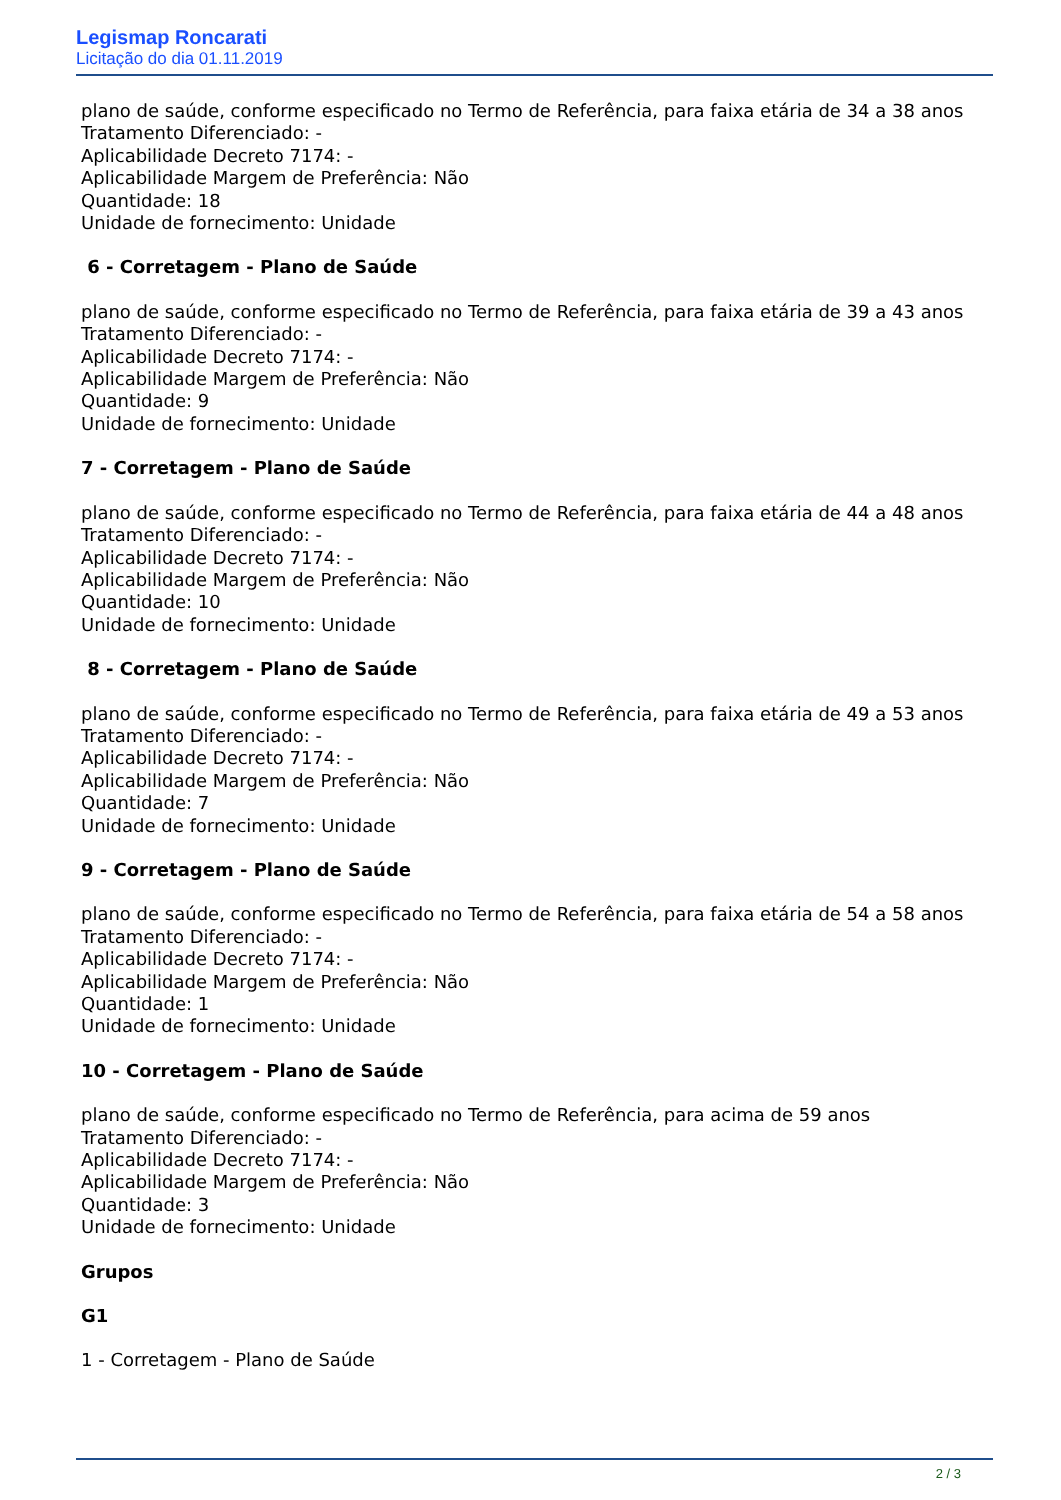Legismap Roncarati
Licitação do dia 01.11.2019
plano de saúde, conforme especificado no Termo de Referência, para faixa etária de 34 a 38 anos
Tratamento Diferenciado: -
Aplicabilidade Decreto 7174: -
Aplicabilidade Margem de Preferência: Não
Quantidade: 18
Unidade de fornecimento: Unidade
6 - Corretagem - Plano de Saúde
plano de saúde, conforme especificado no Termo de Referência, para faixa etária de 39 a 43 anos
Tratamento Diferenciado: -
Aplicabilidade Decreto 7174: -
Aplicabilidade Margem de Preferência: Não
Quantidade: 9
Unidade de fornecimento: Unidade
7 - Corretagem - Plano de Saúde
plano de saúde, conforme especificado no Termo de Referência, para faixa etária de 44 a 48 anos
Tratamento Diferenciado: -
Aplicabilidade Decreto 7174: -
Aplicabilidade Margem de Preferência: Não
Quantidade: 10
Unidade de fornecimento: Unidade
8 - Corretagem - Plano de Saúde
plano de saúde, conforme especificado no Termo de Referência, para faixa etária de 49 a 53 anos
Tratamento Diferenciado: -
Aplicabilidade Decreto 7174: -
Aplicabilidade Margem de Preferência: Não
Quantidade: 7
Unidade de fornecimento: Unidade
9 - Corretagem - Plano de Saúde
plano de saúde, conforme especificado no Termo de Referência, para faixa etária de 54 a 58 anos
Tratamento Diferenciado: -
Aplicabilidade Decreto 7174: -
Aplicabilidade Margem de Preferência: Não
Quantidade: 1
Unidade de fornecimento: Unidade
10 - Corretagem - Plano de Saúde
plano de saúde, conforme especificado no Termo de Referência, para acima de 59 anos
Tratamento Diferenciado: -
Aplicabilidade Decreto 7174: -
Aplicabilidade Margem de Preferência: Não
Quantidade: 3
Unidade de fornecimento: Unidade
Grupos
G1
1 - Corretagem - Plano de Saúde
2 / 3